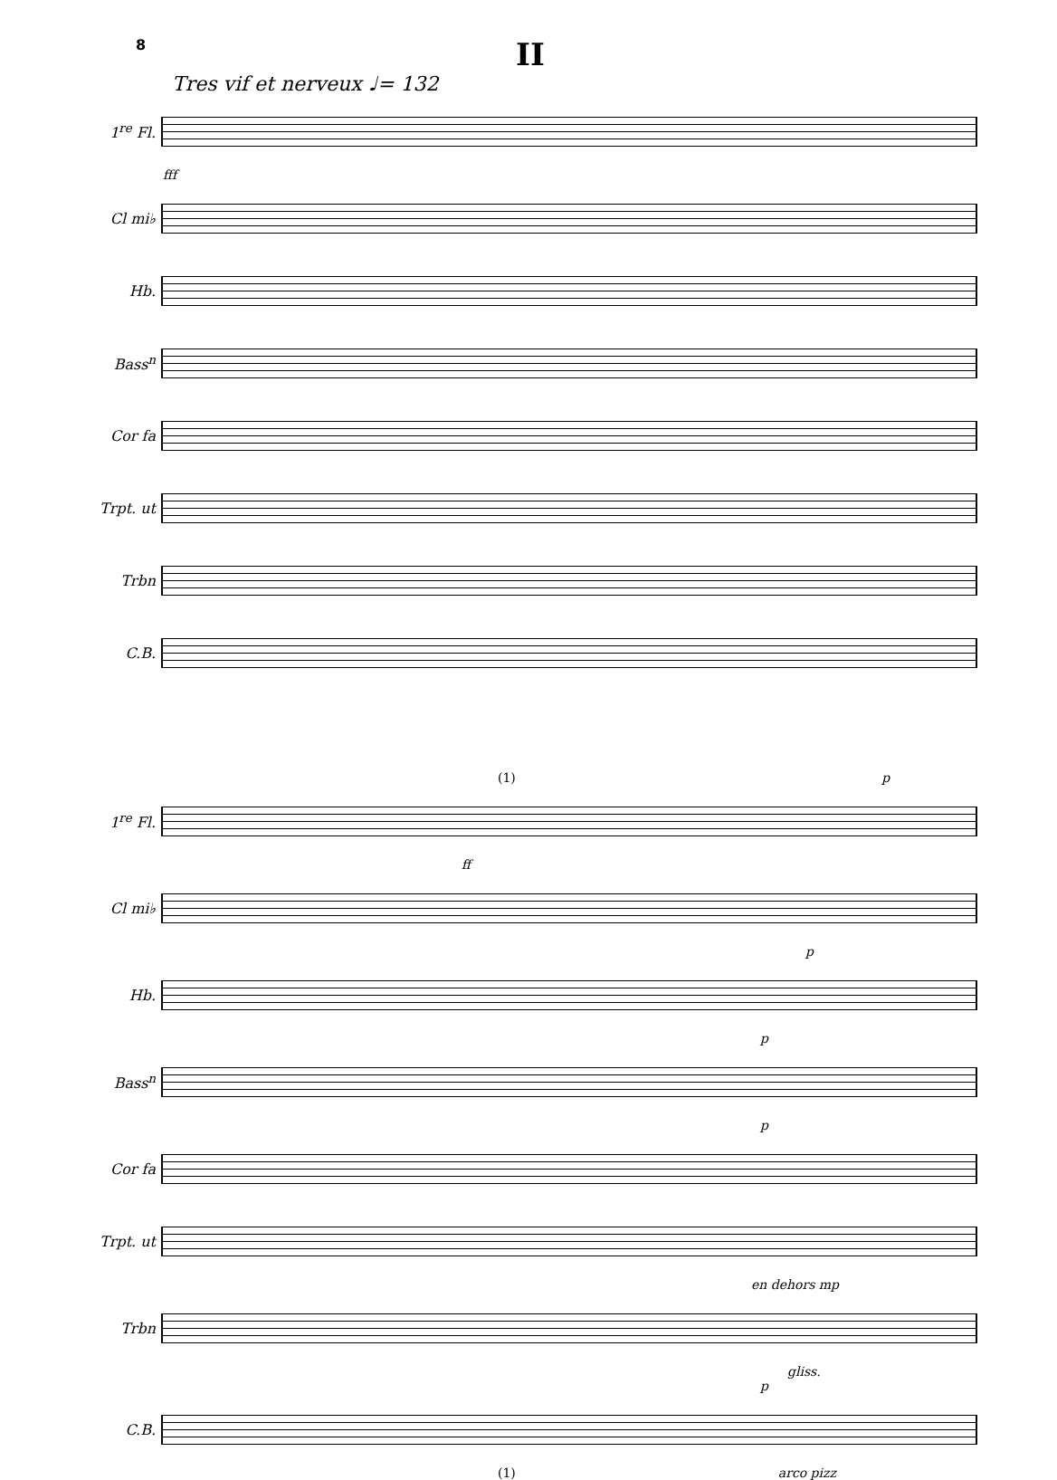8
II
Tres vif et nerveux ♩= 132
1<sup>re</sup> Fl.
fff
Cl mi♭
Hb.
Bass<sup>n</sup>
Cor fa
Trpt. ut
Trbn
C.B.
(1) p
1<sup>re</sup> Fl.
ff
Cl mi♭
p
Hb.
p
Bass<sup>n</sup>
p
Cor fa
Trpt. ut
en dehors mp
Trbn
gliss.
p
C.B.
(1) arco pizz